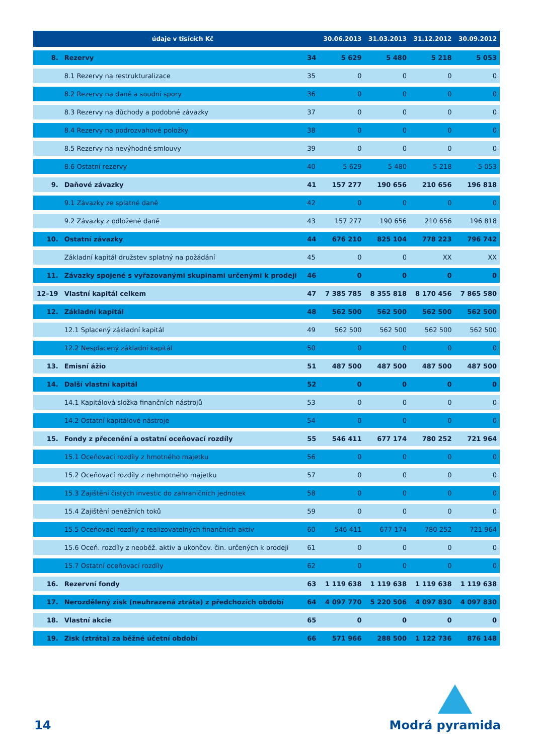| | údaje v tisících Kč | | 30.06.2013 | 31.03.2013 | 31.12.2012 | 30.09.2012 |
| --- | --- | --- | --- | --- | --- | --- |
| 8. | Rezervy | 34 | 5 629 | 5 480 | 5 218 | 5 053 |
| | 8.1 Rezervy na restrukturalizace | 35 | 0 | 0 | 0 | 0 |
| | 8.2 Rezervy na daně a soudní spory | 36 | 0 | 0 | 0 | 0 |
| | 8.3 Rezervy na důchody a podobné závazky | 37 | 0 | 0 | 0 | 0 |
| | 8.4 Rezervy na podrozvahové položky | 38 | 0 | 0 | 0 | 0 |
| | 8.5 Rezervy na nevýhodné smlouvy | 39 | 0 | 0 | 0 | 0 |
| | 8.6 Ostatní rezervy | 40 | 5 629 | 5 480 | 5 218 | 5 053 |
| 9. | Daňové závazky | 41 | 157 277 | 190 656 | 210 656 | 196 818 |
| | 9.1 Závazky ze splatné daně | 42 | 0 | 0 | 0 | 0 |
| | 9.2 Závazky z odložené daně | 43 | 157 277 | 190 656 | 210 656 | 196 818 |
| 10. | Ostatní závazky | 44 | 676 210 | 825 104 | 778 223 | 796 742 |
| | Základní kapitál družstev splatný na požádání | 45 | 0 | 0 | XX | XX |
| 11. | Závazky spojené s vyřazovanými skupinami určenými k prodeji | 46 | 0 | 0 | 0 | 0 |
| 12–19 | Vlastní kapitál celkem | 47 | 7 385 785 | 8 355 818 | 8 170 456 | 7 865 580 |
| 12. | Základní kapitál | 48 | 562 500 | 562 500 | 562 500 | 562 500 |
| | 12.1 Splacený základní kapitál | 49 | 562 500 | 562 500 | 562 500 | 562 500 |
| | 12.2 Nesplacený základní kapitál | 50 | 0 | 0 | 0 | 0 |
| 13. | Emisní ážio | 51 | 487 500 | 487 500 | 487 500 | 487 500 |
| 14. | Další vlastní kapitál | 52 | 0 | 0 | 0 | 0 |
| | 14.1 Kapitálová složka finančních nástrojů | 53 | 0 | 0 | 0 | 0 |
| | 14.2 Ostatní kapitálové nástroje | 54 | 0 | 0 | 0 | 0 |
| 15. | Fondy z přecenění a ostatní oceňovací rozdíly | 55 | 546 411 | 677 174 | 780 252 | 721 964 |
| | 15.1 Oceňovací rozdíly z hmotného majetku | 56 | 0 | 0 | 0 | 0 |
| | 15.2 Oceňovací rozdíly z nehmotného majetku | 57 | 0 | 0 | 0 | 0 |
| | 15.3 Zajištění čistých investic do zahraničních jednotek | 58 | 0 | 0 | 0 | 0 |
| | 15.4 Zajištění peněžních toků | 59 | 0 | 0 | 0 | 0 |
| | 15.5 Oceňovací rozdíly z realizovatelných finančních aktiv | 60 | 546 411 | 677 174 | 780 252 | 721 964 |
| | 15.6 Oceň. rozdíly z neoběž. aktiv a ukončov. čin. určených k prodeji | 61 | 0 | 0 | 0 | 0 |
| | 15.7 Ostatní oceňovací rozdíly | 62 | 0 | 0 | 0 | 0 |
| 16. | Rezervní fondy | 63 | 1 119 638 | 1 119 638 | 1 119 638 | 1 119 638 |
| 17. | Nerozdělený zisk (neuhrazená ztráta) z předchozích období | 64 | 4 097 770 | 5 220 506 | 4 097 830 | 4 097 830 |
| 18. | Vlastní akcie | 65 | 0 | 0 | 0 | 0 |
| 19. | Zisk (ztráta) za běžné účetní období | 66 | 571 966 | 288 500 | 1 122 736 | 876 148 |
14 Modrá pyramida